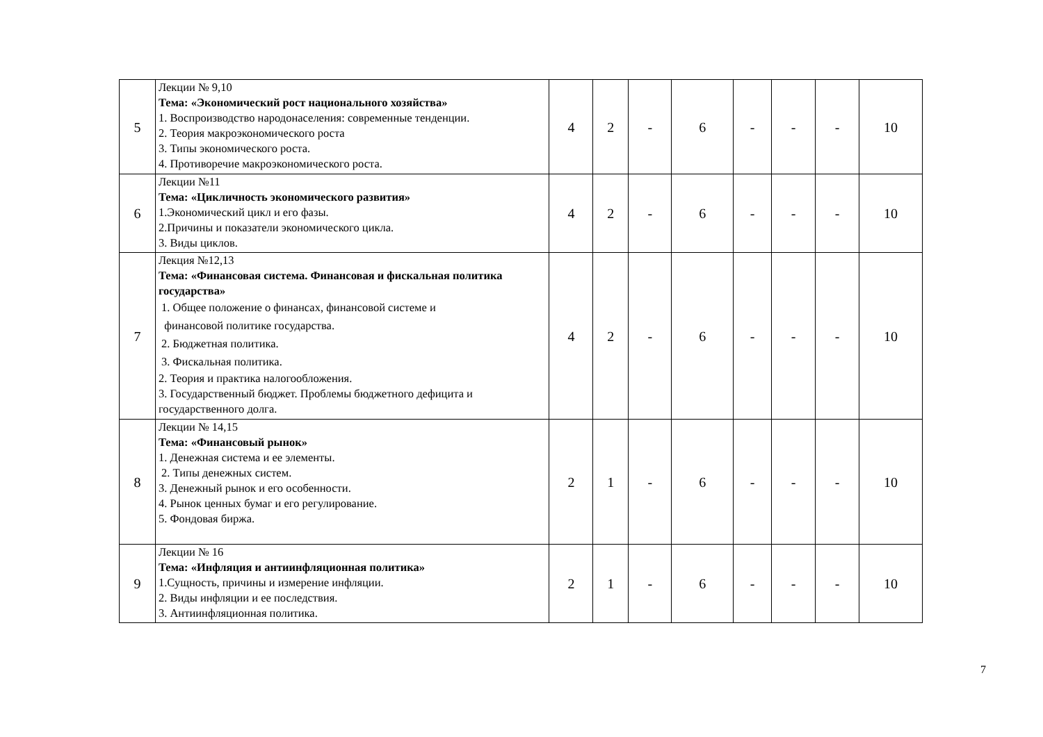| 5 | Лекции № 9,10 Тема: «Экономический рост национального хозяйства» 1. Воспроизводство народонаселения: современные тенденции. 2. Теория макроэкономического роста 3. Типы экономического роста. 4. Противоречие макроэкономического роста. | 4 | 2 | - | 6 | - | - | - | 10 |
| 6 | Лекции №11 Тема: «Цикличность экономического развития» 1.Экономический цикл и его фазы. 2.Причины и показатели экономического цикла. 3. Виды циклов. | 4 | 2 | - | 6 | - | - | - | 10 |
| 7 | Лекция №12,13 Тема: «Финансовая система. Финансовая и фискальная политика государства» 1. Общее положение о финансах, финансовой системе и финансовой политике государства. 2. Бюджетная политика. 3. Фискальная политика. 2. Теория и практика налогообложения. 3. Государственный бюджет. Проблемы бюджетного дефицита и государственного долга. | 4 | 2 | - | 6 | - | - | - | 10 |
| 8 | Лекции № 14,15 Тема: «Финансовый рынок» 1. Денежная система и ее элементы. 2. Типы денежных систем. 3. Денежный рынок и его особенности. 4. Рынок ценных бумаг и его регулирование. 5. Фондовая биржа. | 2 | 1 | - | 6 | - | - | - | 10 |
| 9 | Лекции № 16 Тема: «Инфляция и антиинфляционная политика» 1.Сущность, причины и измерение инфляции. 2. Виды инфляции и ее последствия. 3. Антиинфляционная политика. | 2 | 1 | - | 6 | - | - | - | 10 |
7